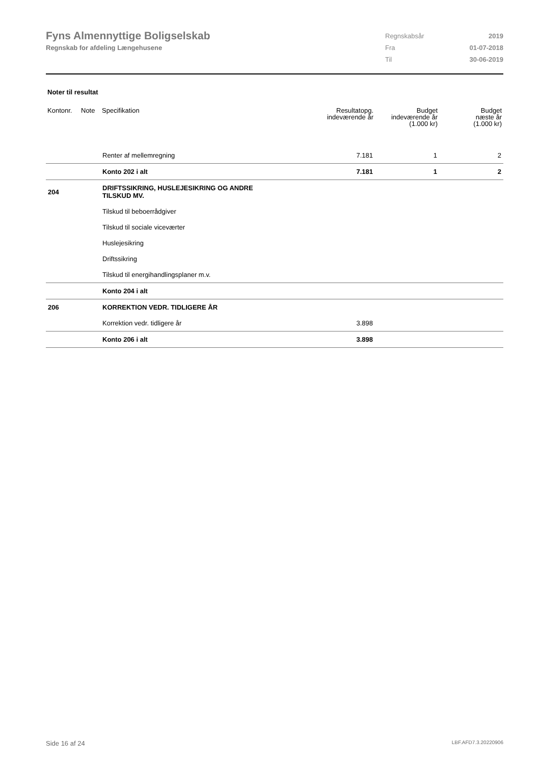Fyns Almennyttige Boligselskab
Regnskab for afdeling Længehusene
| Regnskabsår | 2019 |
| Fra | 01-07-2018 |
| Til | 30-06-2019 |
Noter til resultat
| Kontonr. | Note | Specifikation | Resultatopg. indeværende år | Budget indeværende år (1.000 kr) | Budget næste år (1.000 kr) |
| --- | --- | --- | --- | --- | --- |
| | | Renter af mellemregning | 7.181 | 1 | 2 |
| | | Konto 202 i alt | 7.181 | 1 | 2 |
| 204 | | DRIFTSSIKRING, HUSLEJESIKRING OG ANDRE TILSKUD MV. | | | |
| | | Tilskud til beboerrådgiver | | | |
| | | Tilskud til sociale viceværter | | | |
| | | Huslejesikring | | | |
| | | Driftssikring | | | |
| | | Tilskud til energihandlingsplaner m.v. | | | |
| | | Konto 204 i alt | | | |
| 206 | | KORREKTION VEDR. TIDLIGERE ÅR | | | |
| | | Korrektion vedr. tidligere år | 3.898 | | |
| | | Konto 206 i alt | 3.898 | | |
Side 16 af 24 LBF.AFD7.3.20220906